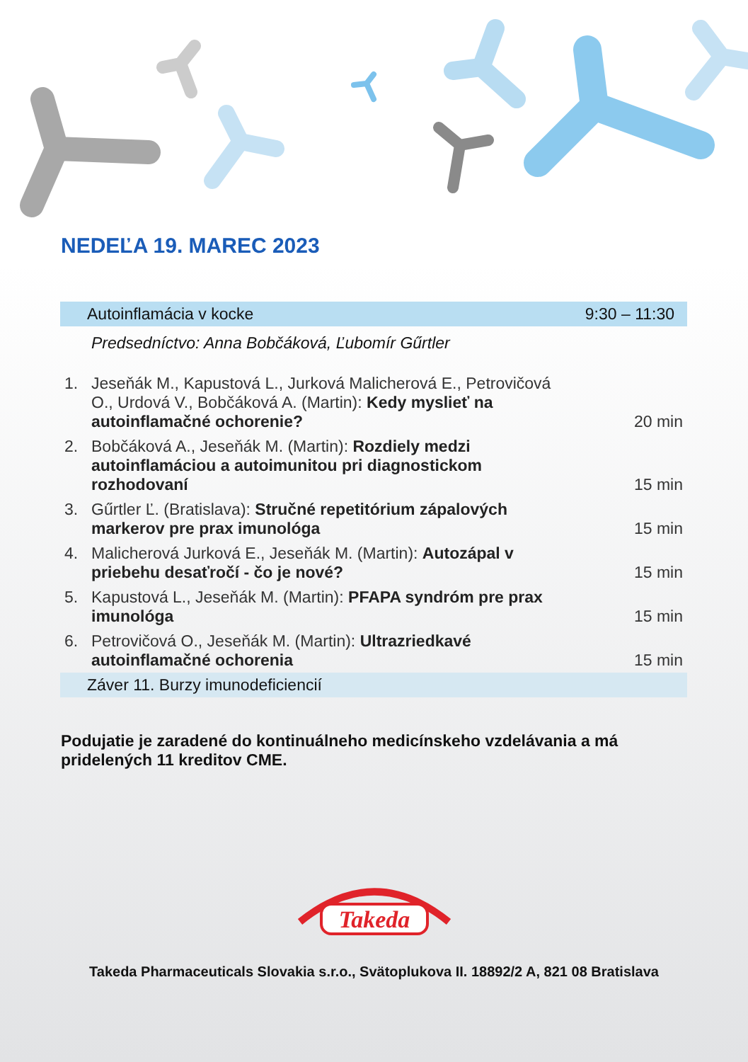NEDEĽA 19. MAREC 2023
| Autoinflamácia v kocke | | 9:30 – 11:30 |
| | Predsedníctvo: Anna Bobčáková, Ľubomír Gűrtler | |
| 1. | Jeseňák M., Kapustová L., Jurková Malicherová E., Petrovičová O., Urdová V., Bobčáková A. (Martin): Kedy myslieť na autoinflamačné ochorenie? | 20 min |
| 2. | Bobčáková A., Jeseňák M. (Martin): Rozdiely medzi autoinflamáciou a autoimunitou pri diagnostickom rozhodovaní | 15 min |
| 3. | Gűrtler Ľ. (Bratislava): Stručné repetitórium zápalových markerov pre prax imunológa | 15 min |
| 4. | Malicherová Jurková E., Jeseňák M. (Martin): Autozápal v priebehu desaťročí - čo je nové? | 15 min |
| 5. | Kapustová L., Jeseňák M. (Martin): PFAPA syndróm pre prax imunológa | 15 min |
| 6. | Petrovičová O., Jeseňák M. (Martin): Ultrazriedkavé autoinflamačné ochorenia | 15 min |
| Záver 11. Burzy imunodeficiencií | | |
Podujatie je zaradené do kontinuálneho medicínskeho vzdelávania a má pridelených 11 kreditov CME.
Takeda
Takeda Pharmaceuticals Slovakia s.r.o., Svätoplukova II. 18892/2 A, 821 08 Bratislava